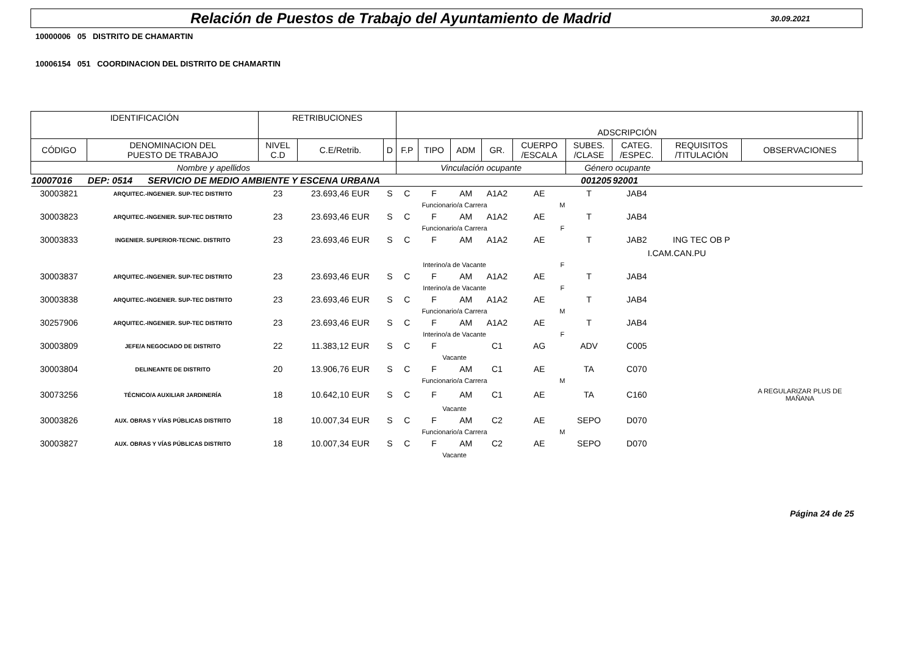Relación de Puestos de Trabajo del Ayuntamiento de Madrid
30.09.2021
10000006 05 DISTRITO DE CHAMARTIN
10006154 051 COORDINACION DEL DISTRITO DE CHAMARTIN
| IDENTIFICACIÓN | | RETRIBUCIONES | | | ADSCRIPCIÓN | | | | | | | | | |
| CÓDIGO | DENOMINACION DEL PUESTO DE TRABAJO | NIVEL C.D | C.E/Retrib. | D | F.P | TIPO | ADM | GR. | CUERPO /ESCALA | SUBES. /CLASE | CATEG. /ESPEC. | REQUISITOS /TITULACIÓN | OBSERVACIONES | |
| Nombre y apellidos | | | | | Vinculación ocupante | | | | | Género ocupante | | | | |
| 10007016 | DEP: 0514 SERVICIO DE MEDIO AMBIENTE Y ESCENA URBANA | | | | | | | 001205 | | | 92001 | | | |
| 30003821 | ARQUITEC.-INGENIER. SUP-TEC DISTRITO | 23 | 23.693,46 EUR | S | C | F | AM | A1A2 | AE | T | JAB4 | | | |
| | | | | | Funcionario/a Carrera | | | | M | | | | | |
| 30003823 | ARQUITEC.-INGENIER. SUP-TEC DISTRITO | 23 | 23.693,46 EUR | S | C | F | AM | A1A2 | AE | T | JAB4 | | | |
| | | | | | Funcionario/a Carrera | | | | F | | | | | |
| 30003833 | INGENIER. SUPERIOR-TECNIC. DISTRITO | 23 | 23.693,46 EUR | S | C | F | AM | A1A2 | AE | T | JAB2 | ING TEC OB P | | |
| | | | | | | | | | | | I.CAM.CAN.PU | | | |
| | | | | | Interino/a de Vacante | | | | F | | | | | |
| 30003837 | ARQUITEC.-INGENIER. SUP-TEC DISTRITO | 23 | 23.693,46 EUR | S | C | F | AM | A1A2 | AE | T | JAB4 | | | |
| | | | | | Interino/a de Vacante | | | | F | | | | | |
| 30003838 | ARQUITEC.-INGENIER. SUP-TEC DISTRITO | 23 | 23.693,46 EUR | S | C | F | AM | A1A2 | AE | T | JAB4 | | | |
| | | | | | Funcionario/a Carrera | | | | M | | | | | |
| 30257906 | ARQUITEC.-INGENIER. SUP-TEC DISTRITO | 23 | 23.693,46 EUR | S | C | F | AM | A1A2 | AE | T | JAB4 | | | |
| | | | | | Interino/a de Vacante | | | | F | | | | | |
| 30003809 | JEFE/A NEGOCIADO DE DISTRITO | 22 | 11.383,12 EUR | S | C | F | | C1 | AG | ADV | C005 | | | |
| | | | | | Vacante | | | | | | | | | |
| 30003804 | DELINEANTE DE DISTRITO | 20 | 13.906,76 EUR | S | C | F | AM | C1 | AE | TA | C070 | | | |
| | | | | | Funcionario/a Carrera | | | | M | | | | | |
| 30073256 | TÉCNICO/A AUXILIAR JARDINERÍA | 18 | 10.642,10 EUR | S | C | F | AM | C1 | AE | TA | C160 | | A REGULARIZAR PLUS DE MAÑANA | |
| | | | | | Vacante | | | | | | | | | |
| 30003826 | AUX. OBRAS Y VÍAS PÚBLICAS DISTRITO | 18 | 10.007,34 EUR | S | C | F | AM | C2 | AE | SEPO | D070 | | | |
| | | | | | Funcionario/a Carrera | | | | M | | | | | |
| 30003827 | AUX. OBRAS Y VÍAS PÚBLICAS DISTRITO | 18 | 10.007,34 EUR | S | C | F | AM | C2 | AE | SEPO | D070 | | | |
| | | | | | Vacante | | | | | | | | | |
Página 24 de 25